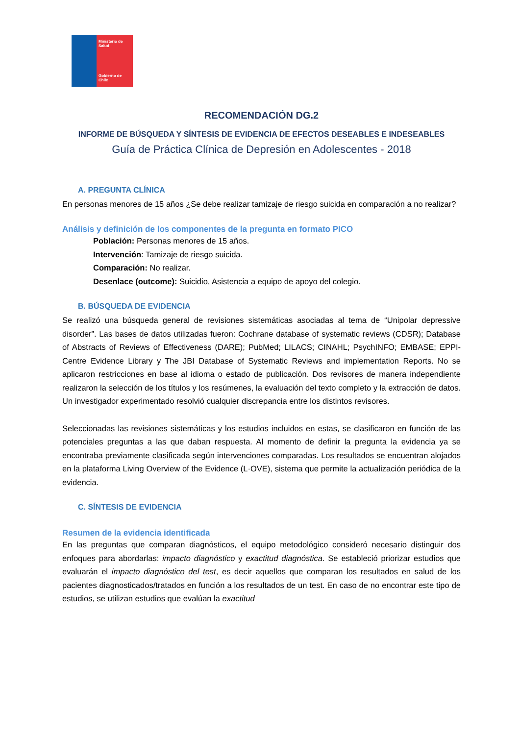Ministerio de Salud
Gobierno de Chile
RECOMENDACIÓN DG.2
INFORME DE BÚSQUEDA Y SÍNTESIS DE EVIDENCIA DE EFECTOS DESEABLES E INDESEABLES
Guía de Práctica Clínica de Depresión en Adolescentes - 2018
A. PREGUNTA CLÍNICA
En personas menores de 15 años ¿Se debe realizar tamizaje de riesgo suicida en comparación a no realizar?
Análisis y definición de los componentes de la pregunta en formato PICO
Población: Personas menores de 15 años.
Intervención: Tamizaje de riesgo suicida.
Comparación: No realizar.
Desenlace (outcome): Suicidio, Asistencia a equipo de apoyo del colegio.
B. BÚSQUEDA DE EVIDENCIA
Se realizó una búsqueda general de revisiones sistemáticas asociadas al tema de “Unipolar depressive disorder”. Las bases de datos utilizadas fueron: Cochrane database of systematic reviews (CDSR); Database of Abstracts of Reviews of Effectiveness (DARE); PubMed; LILACS; CINAHL; PsychINFO; EMBASE; EPPI-Centre Evidence Library y The JBI Database of Systematic Reviews and implementation Reports. No se aplicaron restricciones en base al idioma o estado de publicación. Dos revisores de manera independiente realizaron la selección de los títulos y los resúmenes, la evaluación del texto completo y la extracción de datos. Un investigador experimentado resolvió cualquier discrepancia entre los distintos revisores.
Seleccionadas las revisiones sistemáticas y los estudios incluidos en estas, se clasificaron en función de las potenciales preguntas a las que daban respuesta. Al momento de definir la pregunta la evidencia ya se encontraba previamente clasificada según intervenciones comparadas. Los resultados se encuentran alojados en la plataforma Living Overview of the Evidence (L·OVE), sistema que permite la actualización periódica de la evidencia.
C. SÍNTESIS DE EVIDENCIA
Resumen de la evidencia identificada
En las preguntas que comparan diagnósticos, el equipo metodológico consideró necesario distinguir dos enfoques para abordarlas: impacto diagnóstico y exactitud diagnóstica. Se estableció priorizar estudios que evaluarán el impacto diagnóstico del test, es decir aquellos que comparan los resultados en salud de los pacientes diagnosticados/tratados en función a los resultados de un test. En caso de no encontrar este tipo de estudios, se utilizan estudios que evalúan la exactitud